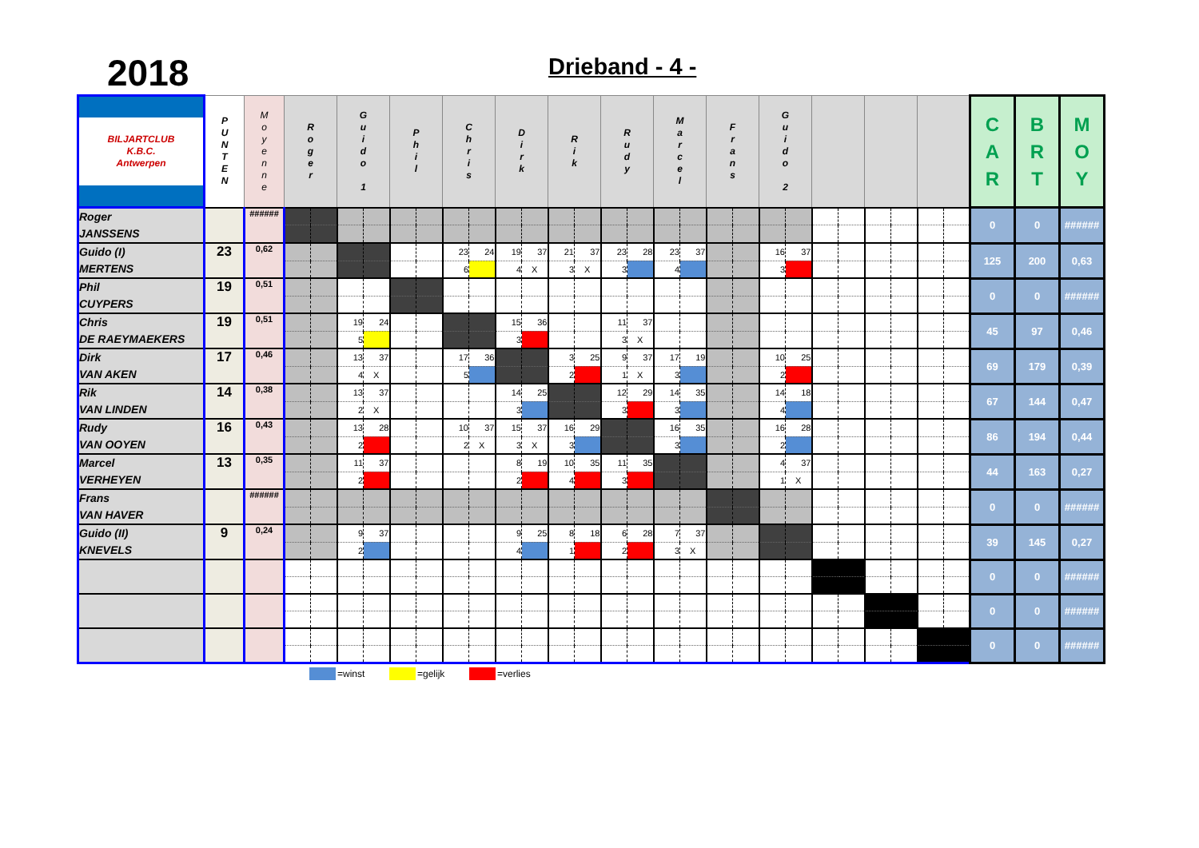2018
Drieband - 4 -
| BILJARTCLUB K.B.C. Antwerpen | P U N T E N | M o y e n n e | R o g e r | | G u i d o 1 | | P h i l | | C h r i s | | D i r k | | R i k | | R u d y | | M a r c e l | | F r a n s | | G u i d o 2 | | | | | | | | C A R | B R T | M O Y |
| --- | --- | --- | --- | --- | --- | --- | --- | --- | --- | --- | --- | --- | --- | --- | --- | --- | --- | --- | --- | --- | --- | --- | --- | --- | --- | --- | --- | --- | --- | --- | --- |
| Roger JANSSENS | | ###### | | | | | | | | | | | | | | | | | | | | | | | | | | | 0 | 0 | ###### |
| Guido (I) MERTENS | 23 | 0,62 | | | | | | | 23 | 24 | 19 | 37 | 21 | 37 | 23 | 28 | 23 | 37 | | | 16 | 37 | | | | | | | 125 | 200 | 0,63 |
| | | | | | | | | | 6 | | 4 | X | 3 | X | 3 | | 4 | | | | 3 | | | | | | | | | | |
| Phil CUYPERS | 19 | 0,51 | | | | | | | | | | | | | | | | | | | | | | | | | | | 0 | 0 | ###### |
| Chris DE RAEYMAEKERS | 19 | 0,51 | | | 19 | 24 | | | | | 15 | 36 | | | 11 | 37 | | | | | | | | | | | | | 45 | 97 | 0,46 |
| | | | | | 5 | | | | | | 3 | | | | 3 | X | | | | | | | | | | | | | | | |
| Dirk VAN AKEN | 17 | 0,46 | | | 13 | 37 | | | 17 | 36 | | | 3 | 25 | 9 | 37 | 17 | 19 | | | 10 | 25 | | | | | | | 69 | 179 | 0,39 |
| | | | | | 4 | X | | | 5 | | | | 2 | | 1 | X | 3 | | | | 2 | | | | | | | | | | |
| Rik VAN LINDEN | 14 | 0,38 | | | 13 | 37 | | | | | 14 | 25 | | | 12 | 29 | 14 | 35 | | | 14 | 18 | | | | | | | 67 | 144 | 0,47 |
| | | | | | 2 | X | | | | | 3 | | | | 3 | | 3 | | | | 4 | | | | | | | | | | |
| Rudy VAN OOYEN | 16 | 0,43 | | | 13 | 28 | | | 10 | 37 | 15 | 37 | 16 | 29 | | | 16 | 35 | | | 16 | 28 | | | | | | | 86 | 194 | 0,44 |
| | | | | | 2 | | | | 2 | X | 3 | X | 3 | | | | 3 | | | | 2 | | | | | | | | | | |
| Marcel VERHEYEN | 13 | 0,35 | | | 11 | 37 | | | | | 8 | 19 | 10 | 35 | 11 | 35 | | | | | 4 | 37 | | | | | | | 44 | 163 | 0,27 |
| | | | | | 2 | | | | | | 2 | | 4 | | 3 | | | | | | 1 | X | | | | | | | | | |
| Frans VAN HAVER | | ###### | | | | | | | | | | | | | | | | | | | | | | | | | | | 0 | 0 | ###### |
| Guido (II) KNEVELS | 9 | 0,24 | | | 9 | 37 | | | | | 9 | 25 | 8 | 18 | 6 | 28 | 7 | 37 | | | | | | | | | | | 39 | 145 | 0,27 |
| | | | | | 2 | | | | | | 4 | | 1 | | 2 | | 3 | X | | | | | | | | | | | | | |
| | | | | | | | | | | | | | | | | | | | | | | | | | | | | | 0 | 0 | ###### |
| | | | | | | | | | | | | | | | | | | | | | | | | | | | | | 0 | 0 | ###### |
| | | | | | | | | | | | | | | | | | | | | | | | | | | | | | 0 | 0 | ###### |
=winst =gelijk =verlies